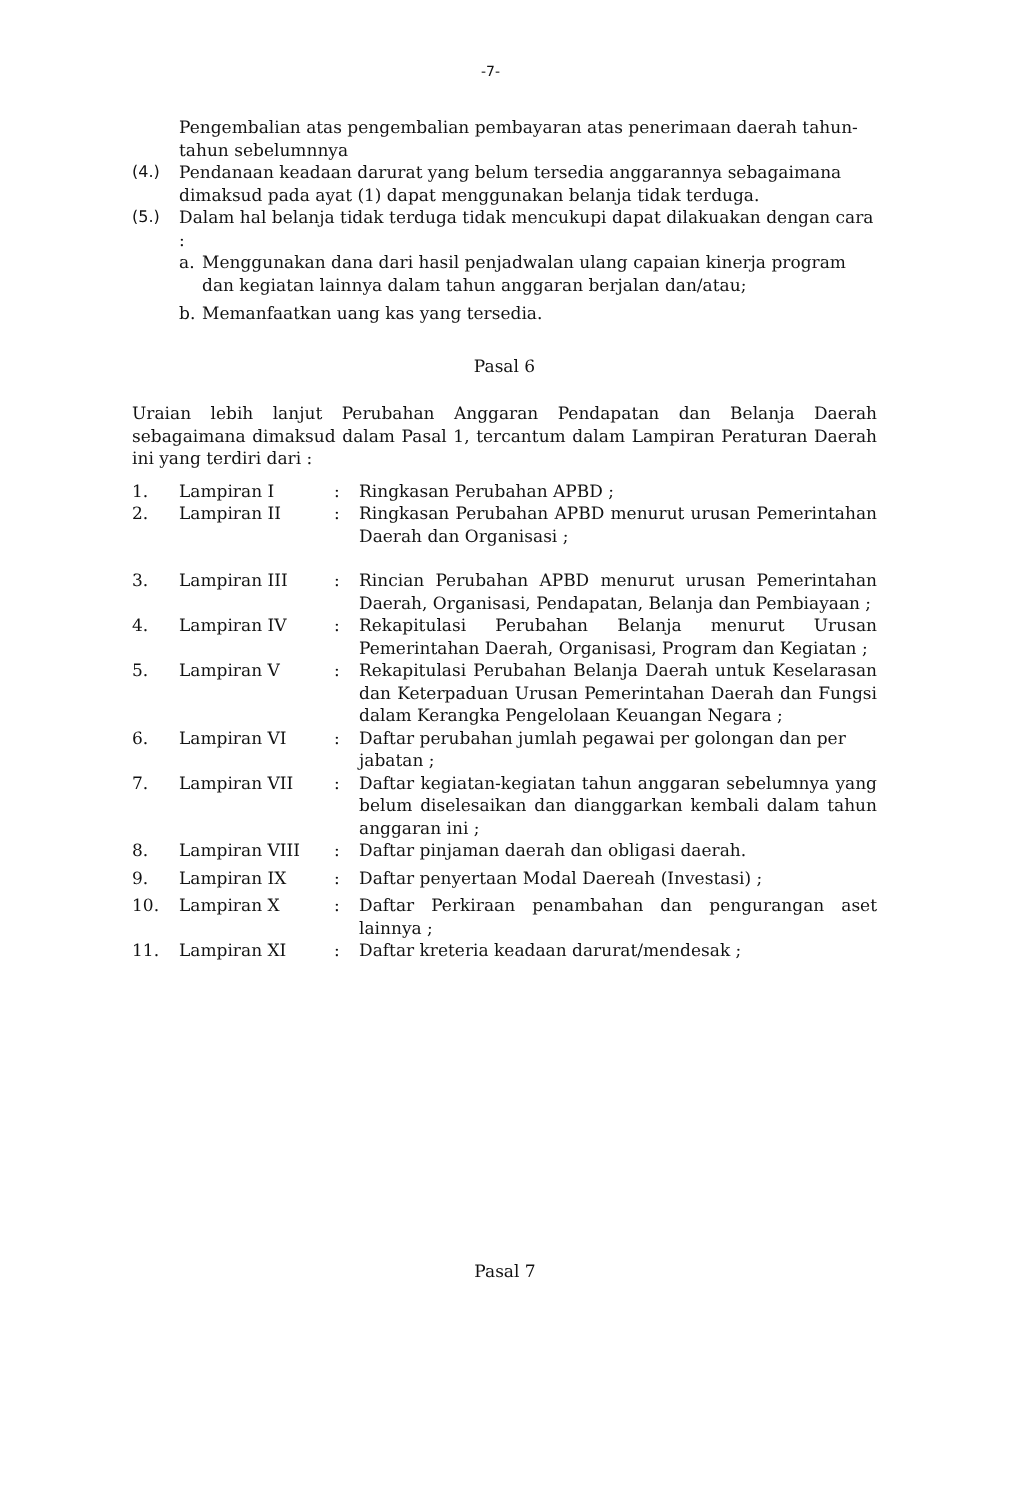-7-
Pengembalian atas pengembalian pembayaran atas penerimaan daerah tahun-tahun sebelumnnya
(4.) Pendanaan keadaan darurat yang belum tersedia anggarannya sebagaimana dimaksud pada ayat (1) dapat menggunakan belanja tidak terduga.
(5.) Dalam hal belanja tidak terduga tidak mencukupi dapat dilakuakan dengan cara :
a. Menggunakan dana dari hasil penjadwalan ulang capaian kinerja program dan kegiatan lainnya dalam tahun anggaran berjalan dan/atau;
b. Memanfaatkan uang kas yang tersedia.
Pasal 6
Uraian lebih lanjut Perubahan Anggaran Pendapatan dan Belanja Daerah sebagaimana dimaksud dalam Pasal 1, tercantum dalam Lampiran Peraturan Daerah ini yang terdiri dari :
| 1. | Lampiran I | : | Ringkasan Perubahan APBD ; |
| 2. | Lampiran II | : | Ringkasan Perubahan APBD menurut urusan Pemerintahan Daerah dan Organisasi ; |
| 3. | Lampiran III | : | Rincian Perubahan APBD menurut urusan Pemerintahan Daerah, Organisasi, Pendapatan, Belanja dan Pembiayaan ; |
| 4. | Lampiran IV | : | Rekapitulasi Perubahan Belanja menurut Urusan Pemerintahan Daerah, Organisasi, Program dan Kegiatan ; |
| 5. | Lampiran V | : | Rekapitulasi Perubahan Belanja Daerah untuk Keselarasan dan Keterpaduan Urusan Pemerintahan Daerah dan Fungsi dalam Kerangka Pengelolaan Keuangan Negara ; |
| 6. | Lampiran VI | : | Daftar perubahan jumlah pegawai per golongan dan per jabatan ; |
| 7. | Lampiran VII | : | Daftar kegiatan-kegiatan tahun anggaran sebelumnya yang belum diselesaikan dan dianggarkan kembali dalam tahun anggaran ini ; |
| 8. | Lampiran VIII | : | Daftar pinjaman daerah dan obligasi daerah. |
| 9. | Lampiran IX | : | Daftar penyertaan Modal Daereah (Investasi) ; |
| 10. | Lampiran X | : | Daftar Perkiraan penambahan dan pengurangan aset lainnya ; |
| 11. | Lampiran XI | : | Daftar kreteria keadaan darurat/mendesak ; |
Pasal 7